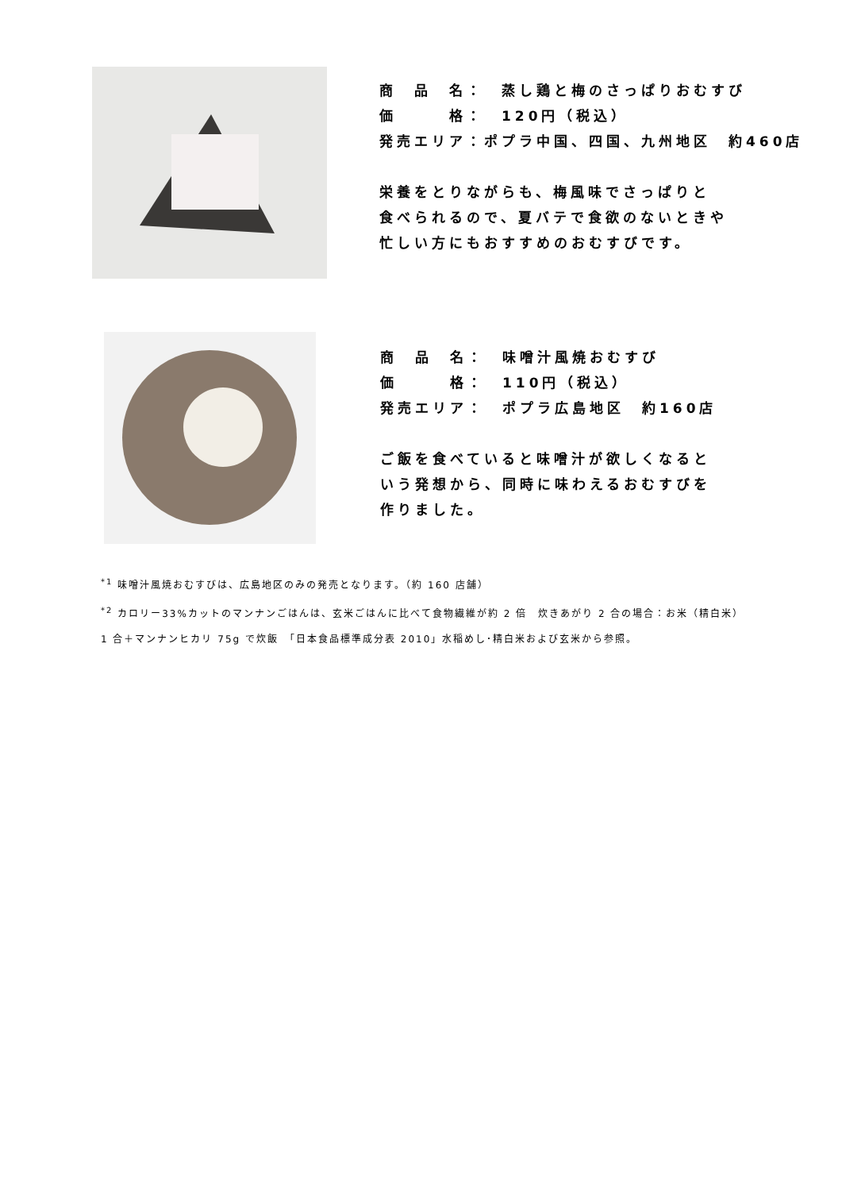商　品　名：　蒸し鶏と梅のさっぱりおむすび
価　　　格：　120円（税込）
発売エリア：ポプラ中国、四国、九州地区　約460店
栄養をとりながらも、梅風味でさっぱりと
食べられるので、夏バテで食欲のないときや
忙しい方にもおすすめのおむすびです。
商　品　名：　味噌汁風焼おむすび
価　　　格：　110円（税込）
発売エリア：　ポプラ広島地区　約160店
ご飯を食べていると味噌汁が欲しくなると
いう発想から、同時に味わえるおむすびを
作りました。
<sup>*1</sup> 味噌汁風焼おむすびは、広島地区のみの発売となります。（約 160 店舗）
<sup>*2</sup> カロリー33%カットのマンナンごはんは、玄米ごはんに比べて食物繊維が約 2 倍　炊きあがり 2 合の場合：お米（精白米）1 合＋マンナンヒカリ 75g で炊飯　「日本食品標準成分表 2010」水稲めし･精白米および玄米から参照。